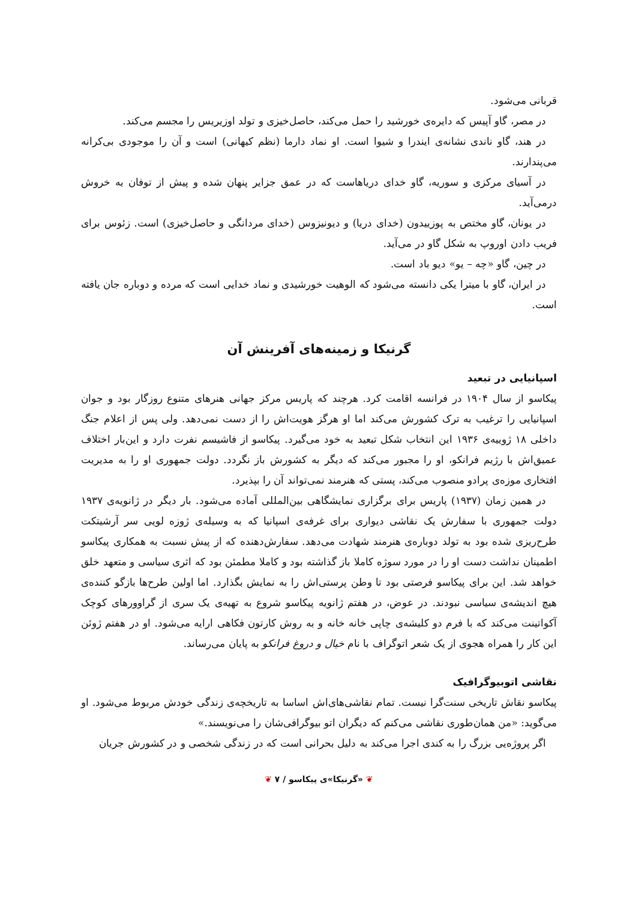قربانی می‌شود.
در مصر، گاو آپیس که دایره‌ی خورشید را حمل می‌کند، حاصل‌خیزی و تولد اوزیریس را مجسم می‌کند.
در هند، گاو ناندی نشانه‌ی ایندرا و شیوا است. او نماد دارما (نظم کیهانی) است و آن را موجودی بی‌کرانه می‌پندارند.
در آسیای مرکزی و سوریه، گاو خدای دریاهاست که در عمق جزایر پنهان شده و پیش از توفان به خروش درمی‌آید.
در یونان، گاو مختص به پوزییدون (خدای دریا) و دیونیزوس (خدای مردانگی و حاصل‌خیزی) است. زئوس برای فریب دادن اوروپ به شکل گاو در می‌آید.
در چین، گاو «چه – یو» دیو باد است.
در ایران، گاو با میترا یکی دانسته می‌شود که الوهیت خورشیدی و نماد خدایی است که مرده و دوباره جان یافته است.
گرنیکا و زمینه‌های آفرینش آن
اسپانیایی در تبعید
پیکاسو از سال ۱۹۰۴ در فرانسه اقامت کرد. هرچند که پاریس مرکز جهانی هنرهای متنوع روزگار بود و جوان اسپانیایی را ترغیب به ترک کشورش می‌کند اما او هرگز هویت‌اش را از دست نمی‌دهد. ولی پس از اعلام جنگ داخلی ۱۸ ژوییه‌ی ۱۹۳۶ این انتخاب شکل تبعید به خود می‌گیرد. پیکاسو از فاشیسم نفرت دارد و این‌بار اختلاف عمیق‌اش با رژیم فرانکو، او را مجبور می‌کند که دیگر به کشورش باز نگردد. دولت جمهوری او را به مدیریت افتخاری موزه‌ی پرادو منصوب می‌کند، پستی که هنرمند نمی‌تواند آن را بپذیرد.
در همین زمان (۱۹۳۷) پاریس برای برگزاری نمایشگاهی بین‌المللی آماده می‌شود. بار دیگر در ژانویه‌ی ۱۹۳۷ دولت جمهوری با سفارش یک نقاشی دیواری برای غرفه‌ی اسپانیا که به وسیله‌ی ژوزه لویی سر آرشیتکت طرح‌ریزی شده بود به تولد دوباره‌ی هنرمند شهادت می‌دهد. سفارش‌دهنده که از پیش نسبت به همکاری پیکاسو اطمینان نداشت دست او را در مورد سوژه کاملا باز گذاشته بود و کاملا مطمئن بود که اثری سیاسی و متعهد خلق خواهد شد. این برای پیکاسو فرصتی بود تا وطن پرستی‌اش را به نمایش بگذارد. اما اولین طرح‌ها بازگو کننده‌ی هیچ اندیشه‌ی سیاسی نبودند. در عوض، در هفتم ژانویه پیکاسو شروع به تهیه‌ی یک سری از گراوورهای کوچک آکواتینت می‌کند که با فرم دو کلیشه‌ی چاپی خانه خانه و به روش کارتون فکاهی ارایه می‌شود. او در هفتم ژوئن این کار را همراه هجوی از یک شعر اتوگراف با نام خیال و دروغ فرانکو به پایان می‌رساند.
نقاشی اتوبیوگرافیک
پیکاسو نقاش تاریخی سنت‌گرا نیست. تمام نقاشی‌های‌اش اساسا به تاریخچه‌ی زندگی خودش مربوط می‌شود. او می‌گوید: «من همان‌طوری نقاشی می‌کنم که دیگران اتو بیوگرافی‌شان را می‌نویسند.»
اگر پروژه‌یی بزرگ را به کندی اجرا می‌کند به دلیل بحرانی است که در زندگی شخصی و در کشورش جریان
❦ «گرنیکا»ی پیکاسو / ۷ ❦